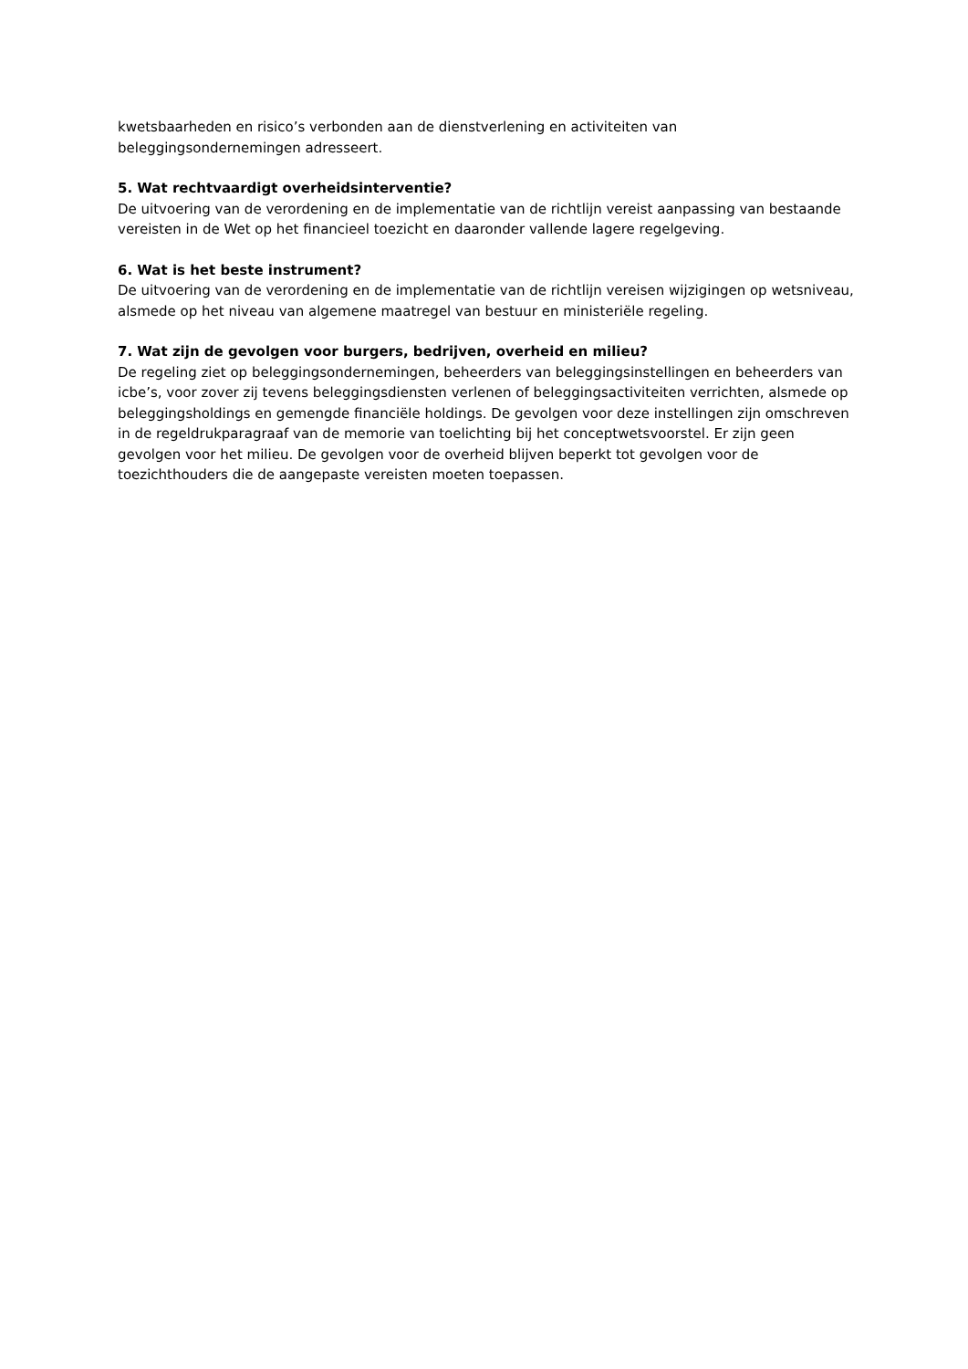kwetsbaarheden en risico’s verbonden aan de dienstverlening en activiteiten van beleggingsondernemingen adresseert.
5. Wat rechtvaardigt overheidsinterventie?
De uitvoering van de verordening en de implementatie van de richtlijn vereist aanpassing van bestaande vereisten in de Wet op het financieel toezicht en daaronder vallende lagere regelgeving.
6. Wat is het beste instrument?
De uitvoering van de verordening en de implementatie van de richtlijn vereisen wijzigingen op wetsniveau, alsmede op het niveau van algemene maatregel van bestuur en ministeriële regeling.
7. Wat zijn de gevolgen voor burgers, bedrijven, overheid en milieu?
De regeling ziet op beleggingsondernemingen, beheerders van beleggingsinstellingen en beheerders van icbe’s, voor zover zij tevens beleggingsdiensten verlenen of beleggingsactiviteiten verrichten, alsmede op beleggingsholdings en gemengde financiële holdings. De gevolgen voor deze instellingen zijn omschreven in de regeldrukparagraaf van de memorie van toelichting bij het conceptwetsvoorstel. Er zijn geen gevolgen voor het milieu. De gevolgen voor de overheid blijven beperkt tot gevolgen voor de toezichthouders die de aangepaste vereisten moeten toepassen.